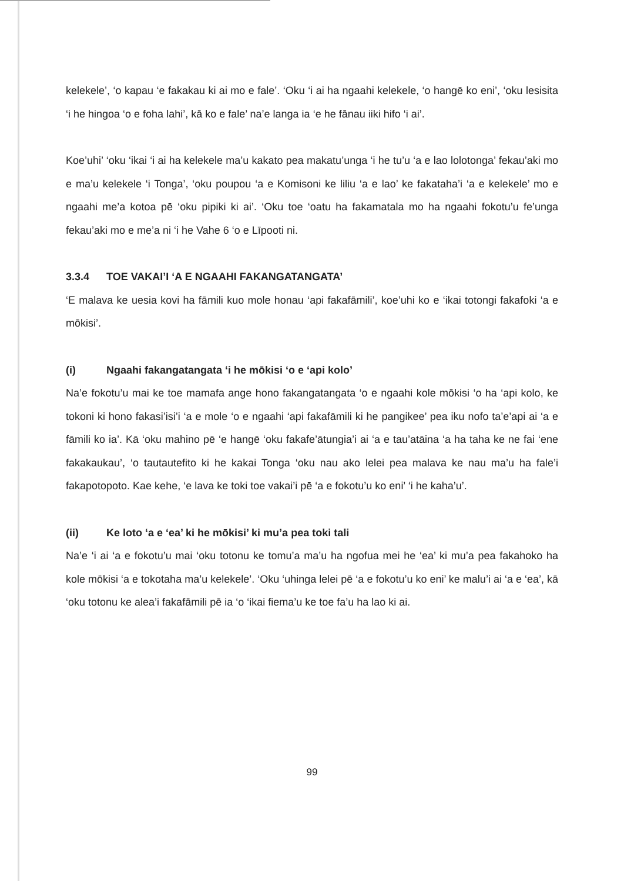kelekele’, ‘o kapau ‘e fakakau ki ai mo e fale’. ‘Oku ‘i ai ha ngaahi kelekele, ‘o hangē ko eni’, ‘oku lesisita ‘i he hingoa ‘o e foha lahi’, kā ko e fale’ na’e langa ia ‘e he fānau iiki hifo ‘i ai’.
Koe’uhi’ ‘oku ‘ikai ‘i ai ha kelekele ma’u kakato pea makatu’unga ‘i he tu’u ‘a e lao lolotonga’ fekau’aki mo e ma’u kelekele ‘i Tonga’, ‘oku poupou ‘a e Komisoni ke liliu ‘a e lao’ ke fakataha’i ‘a e kelekele’ mo e ngaahi me’a kotoa pē ‘oku pipiki ki ai’. ‘Oku toe ‘oatu ha fakamatala mo ha ngaahi fokotu’u fe’unga fekau’aki mo e me’a ni ‘i he Vahe 6 ‘o e Līpooti ni.
3.3.4 TOE VAKAI’I ‘A E NGAAHI FAKANGATANGATA’
‘E malava ke uesia kovi ha fāmili kuo mole honau ‘api fakafāmili’, koe’uhi ko e ‘ikai totongi fakafoki ‘a e mōkisi’.
(i) Ngaahi fakangatangata ‘i he mōkisi ‘o e ‘api kolo’
Na’e fokotu’u mai ke toe mamafa ange hono fakangatangata ‘o e ngaahi kole mōkisi ‘o ha ‘api kolo, ke tokoni ki hono fakasi’isi’i ‘a e mole ‘o e ngaahi ‘api fakafāmili ki he pangikee’ pea iku nofo ta’e’api ai ‘a e fāmili ko ia’. Kā ‘oku mahino pē ‘e hangē ‘oku fakafe’ātungia’i ai ‘a e tau’atāina ‘a ha taha ke ne fai ‘ene fakakaukau’, ‘o tautautefito ki he kakai Tonga ‘oku nau ako lelei pea malava ke nau ma’u ha fale’i fakapotopoto. Kae kehe, ‘e lava ke toki toe vakai’i pē ‘a e fokotu’u ko eni’ ‘i he kaha’u’.
(ii) Ke loto ‘a e ‘ea’ ki he mōkisi’ ki mu’a pea toki tali
Na’e ‘i ai ‘a e fokotu’u mai ‘oku totonu ke tomu’a ma’u ha ngofua mei he ‘ea’ ki mu’a pea fakahoko ha kole mōkisi ‘a e tokotaha ma’u kelekele’. ‘Oku ‘uhinga lelei pē ‘a e fokotu’u ko eni’ ke malu’i ai ‘a e ‘ea’, kā ‘oku totonu ke alea’i fakafāmili pē ia ‘o ‘ikai fiema’u ke toe fa’u ha lao ki ai.
99